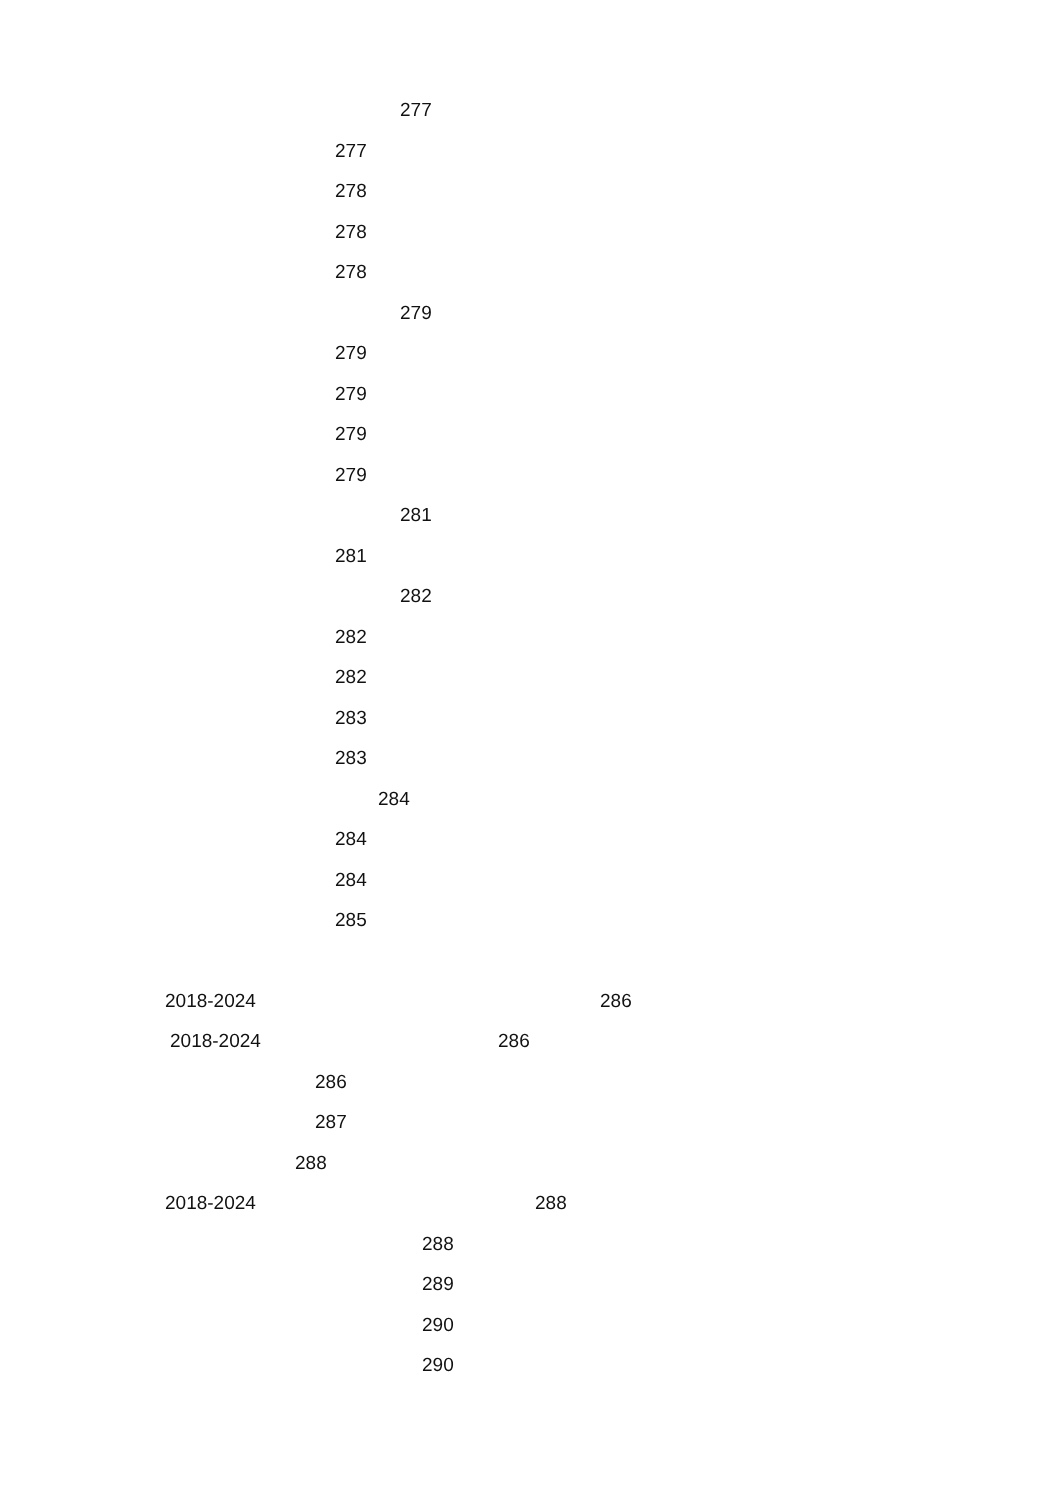277
277
278
278
278
279
279
279
279
279
281
281
282
282
282
283
283
284
284
284
285
2018-2024 286
2018-2024 286
286
287
288
2018-2024 288
288
289
290
290